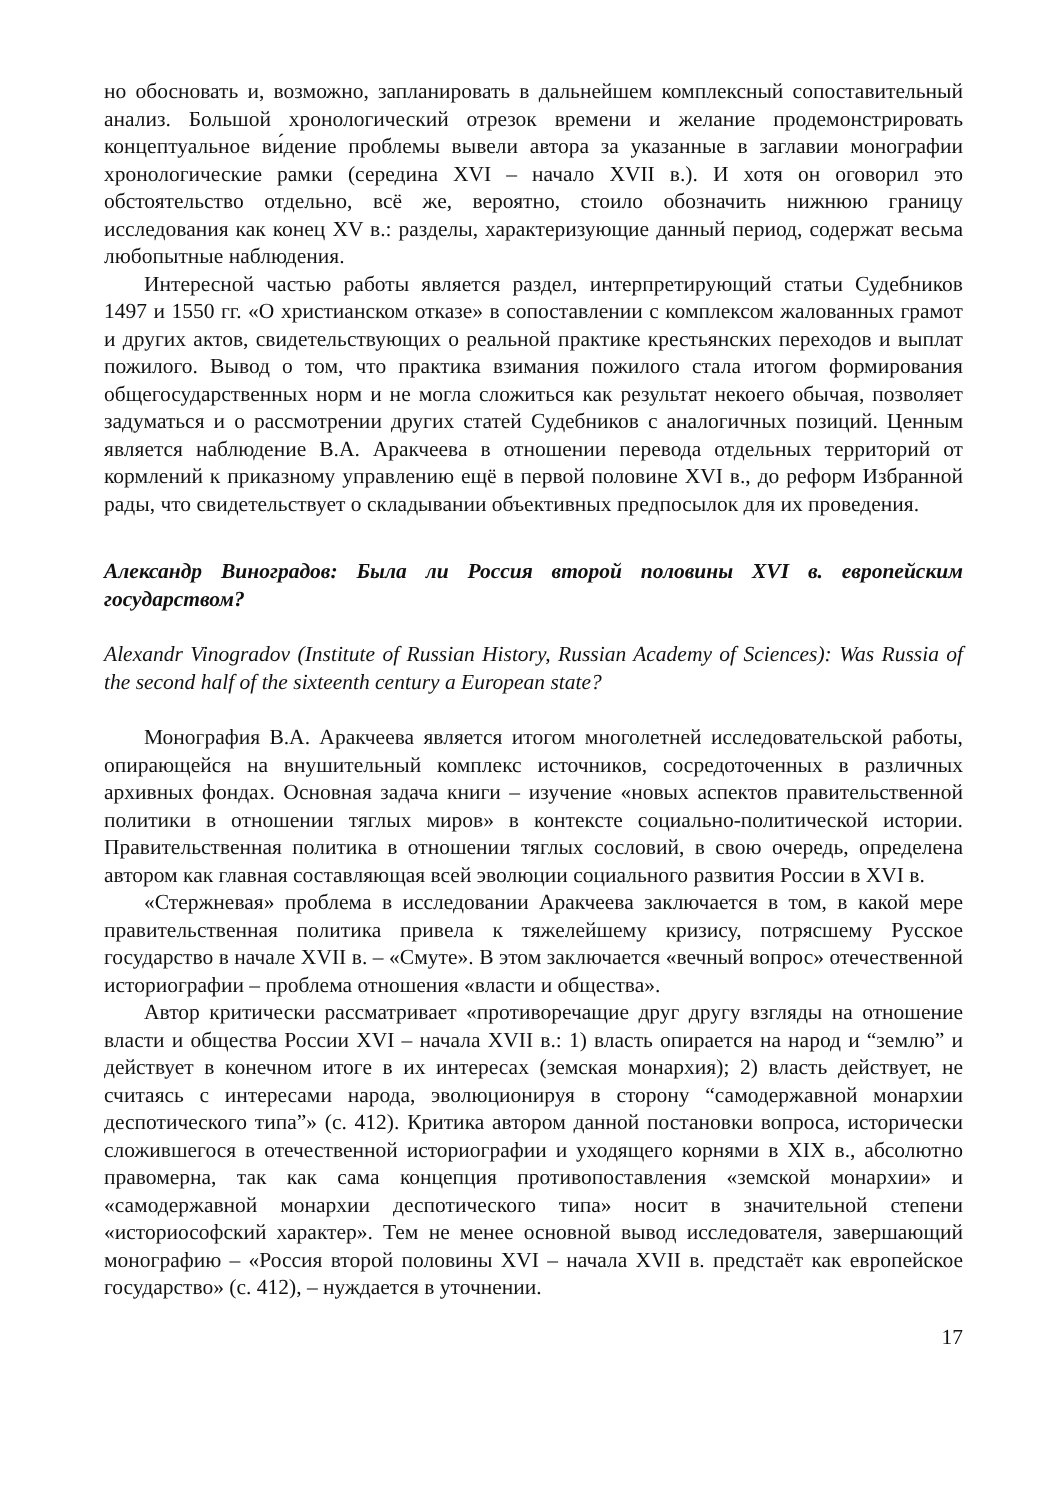но обосновать и, возможно, запланировать в дальнейшем комплексный сопоставительный анализ. Большой хронологический отрезок времени и желание продемонстрировать концептуальное ви́дение проблемы вывели автора за указанные в заглавии монографии хронологические рамки (середина XVI – начало XVII в.). И хотя он оговорил это обстоятельство отдельно, всё же, вероятно, стоило обозначить нижнюю границу исследования как конец XV в.: разделы, характеризующие данный период, содержат весьма любопытные наблюдения.
Интересной частью работы является раздел, интерпретирующий статьи Судебников 1497 и 1550 гг. «О христианском отказе» в сопоставлении с комплексом жалованных грамот и других актов, свидетельствующих о реальной практике крестьянских переходов и выплат пожилого. Вывод о том, что практика взимания пожилого стала итогом формирования общегосударственных норм и не могла сложиться как результат некоего обычая, позволяет задуматься и о рассмотрении других статей Судебников с аналогичных позиций. Ценным является наблюдение В.А. Аракчеева в отношении перевода отдельных территорий от кормлений к приказному управлению ещё в первой половине XVI в., до реформ Избранной рады, что свидетельствует о складывании объективных предпосылок для их проведения.
Александр Виноградов: Была ли Россия второй половины XVI в. европейским государством?
Alexandr Vinogradov (Institute of Russian History, Russian Academy of Sciences): Was Russia of the second half of the sixteenth century a European state?
Монография В.А. Аракчеева является итогом многолетней исследовательской работы, опирающейся на внушительный комплекс источников, сосредоточенных в различных архивных фондах. Основная задача книги – изучение «новых аспектов правительственной политики в отношении тяглых миров» в контексте социально-политической истории. Правительственная политика в отношении тяглых сословий, в свою очередь, определена автором как главная составляющая всей эволюции социального развития России в XVI в.
«Стержневая» проблема в исследовании Аракчеева заключается в том, в какой мере правительственная политика привела к тяжелейшему кризису, потрясшему Русское государство в начале XVII в. – «Смуте». В этом заключается «вечный вопрос» отечественной историографии – проблема отношения «власти и общества».
Автор критически рассматривает «противоречащие друг другу взгляды на отношение власти и общества России XVI – начала XVII в.: 1) власть опирается на народ и “землю” и действует в конечном итоге в их интересах (земская монархия); 2) власть действует, не считаясь с интересами народа, эволюционируя в сторону “самодержавной монархии деспотического типа”» (с. 412). Критика автором данной постановки вопроса, исторически сложившегося в отечественной историографии и уходящего корнями в XIX в., абсолютно правомерна, так как сама концепция противопоставления «земской монархии» и «самодержавной монархии деспотического типа» носит в значительной степени «историософский характер». Тем не менее основной вывод исследователя, завершающий монографию – «Россия второй половины XVI – начала XVII в. предстаёт как европейское государство» (с. 412), – нуждается в уточнении.
17